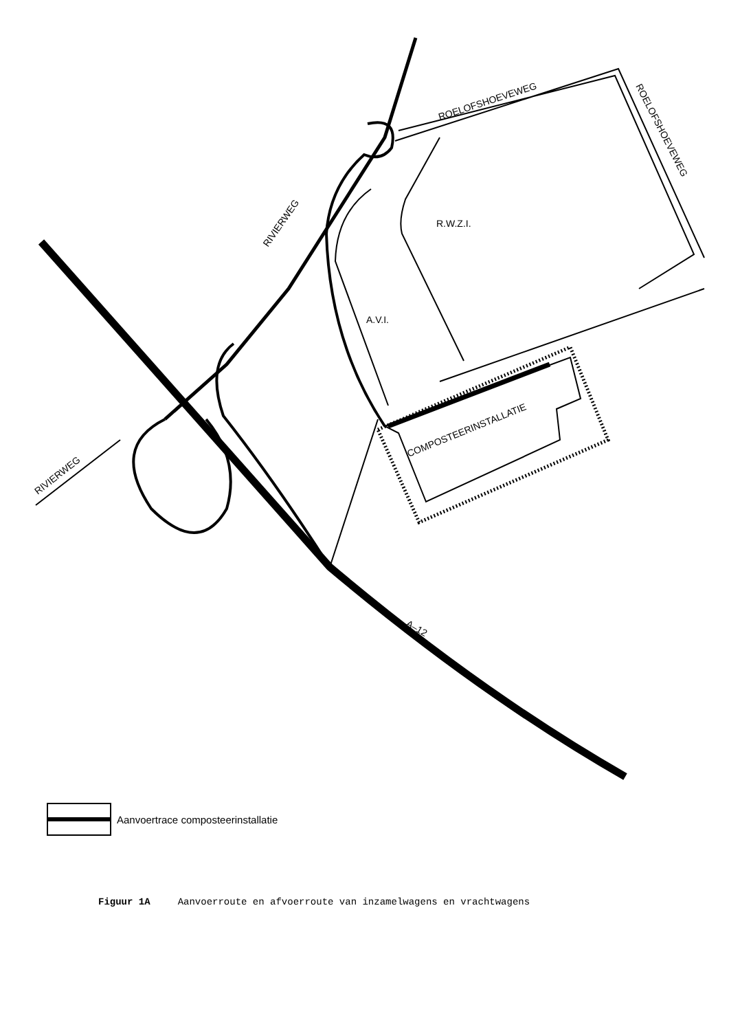RIVIERWEG
RIVIERWEG
ROELOFSHOEVEWEG
ROELOFSHOEVEWEG
R.W.Z.I.
A.V.I.
COMPOSTEERINSTALLATIE
A–12
Aanvoertrace composteerinstallatie
Figuur 1A Aanvoerroute en afvoerroute van inzamelwagens en vrachtwagens